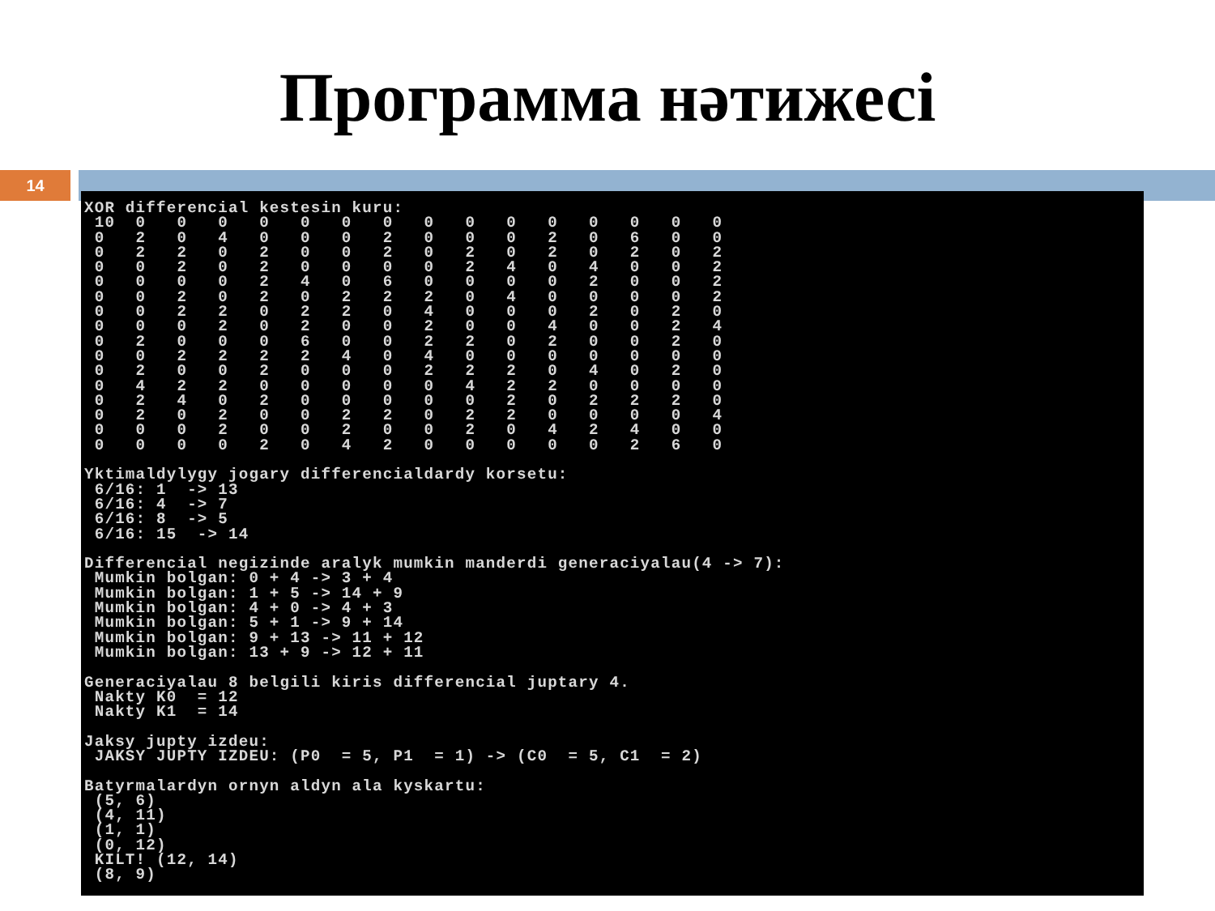Программа нәтижесі
14
XOR differencial kestesin kuru:
 10  0   0   0   0   0   0   0   0   0   0   0   0   0   0   0
 0   2   0   4   0   0   0   2   0   0   0   2   0   6   0   0
 0   2   2   0   2   0   0   2   0   2   0   2   0   2   0   2
 0   0   2   0   2   0   0   0   0   2   4   0   4   0   0   2
 0   0   0   0   2   4   0   6   0   0   0   0   2   0   0   2
 0   0   2   0   2   0   2   2   2   0   4   0   0   0   0   2
 0   0   2   2   0   2   2   0   4   0   0   0   2   0   2   0
 0   0   0   2   0   2   0   0   2   0   0   4   0   0   2   4
 0   2   0   0   0   6   0   0   2   2   0   2   0   0   2   0
 0   0   2   2   2   2   4   0   4   0   0   0   0   0   0   0
 0   2   0   0   2   0   0   0   2   2   2   0   4   0   2   0
 0   4   2   2   0   0   0   0   0   4   2   2   0   0   0   0
 0   2   4   0   2   0   0   0   0   0   2   0   2   2   2   0
 0   2   0   2   0   0   2   2   0   2   2   0   0   0   0   4
 0   0   0   2   0   0   2   0   0   2   0   4   2   4   0   0
 0   0   0   0   2   0   4   2   0   0   0   0   0   2   6   0

Yktimaldylygy jogary differencialdardy korsetu:
 6/16: 1  -> 13
 6/16: 4  -> 7
 6/16: 8  -> 5
 6/16: 15  -> 14

Differencial negizinde aralyk mumkin manderdi generaciyalau(4 -> 7):
 Mumkin bolgan: 0 + 4 -> 3 + 4
 Mumkin bolgan: 1 + 5 -> 14 + 9
 Mumkin bolgan: 4 + 0 -> 4 + 3
 Mumkin bolgan: 5 + 1 -> 9 + 14
 Mumkin bolgan: 9 + 13 -> 11 + 12
 Mumkin bolgan: 13 + 9 -> 12 + 11

Generaciyalau 8 belgili kiris differencial juptary 4.
 Nakty K0  = 12
 Nakty K1  = 14

Jaksy jupty izdeu:
 JAKSY JUPTY IZDEU: (P0  = 5, P1  = 1) -> (C0  = 5, C1  = 2)

Batyrmalardyn ornyn aldyn ala kyskartu:
 (5, 6)
 (4, 11)
 (1, 1)
 (0, 12)
 KILT! (12, 14)
 (8, 9)